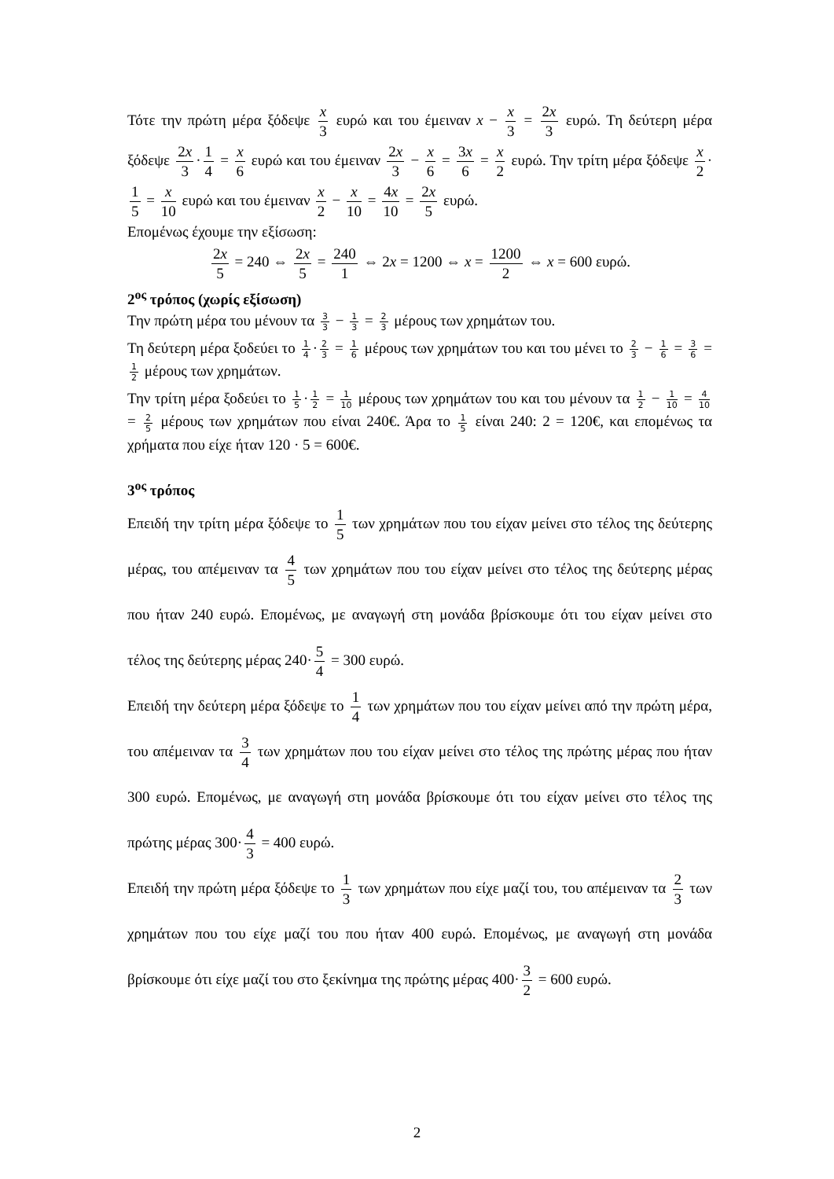Τότε την πρώτη μέρα ξόδεψε x 3 ευρώ και του έμειναν x − x 3 = 2x 3 ευρώ. Τη δεύτερη μέρα ξόδεψε 2x 3 · 1 4 = x 6 ευρώ και του έμειναν 2x 3 − x 6 = 3x 6 = x 2 ευρώ. Την τρίτη μέρα ξόδεψε x 2 · 1 5 = x 10 ευρώ και του έμειναν x 2 − x 10 = 4x 10 = 2x 5 ευρώ.
Επομένως έχουμε την εξίσωση:
2x 5 = 240 ⇔ 2x 5 = 240 1 ⇔ 2x = 1200 ⇔ x = 1200 2 ⇔ x = 600 ευρώ.
2<sup>ος</sup> τρόπος (χωρίς εξίσωση)
Την πρώτη μέρα του μένουν τα 3 3 − 1 3 = 2 3 μέρους των χρημάτων του.
Τη δεύτερη μέρα ξοδεύει το 1 4 · 2 3 = 1 6 μέρους των χρημάτων του και του μένει το 2 3 − 1 6 = 3 6 = 1 2 μέρους των χρημάτων.
Την τρίτη μέρα ξοδεύει το 1 5 · 1 2 = 1 10 μέρους των χρημάτων του και του μένουν τα 1 2 − 1 10 = 4 10 = 2 5 μέρους των χρημάτων που είναι 240€. Άρα το 1 5 είναι 240: 2 = 120€, και επομένως τα χρήματα που είχε ήταν 120 · 5 = 600€.
3<sup>ος</sup> τρόπος
Επειδή την τρίτη μέρα ξόδεψε το 1 5 των χρημάτων που του είχαν μείνει στο τέλος της δεύτερης μέρας, του απέμειναν τα 4 5 των χρημάτων που του είχαν μείνει στο τέλος της δεύτερης μέρας που ήταν 240 ευρώ. Επομένως, με αναγωγή στη μονάδα βρίσκουμε ότι του είχαν μείνει στο τέλος της δεύτερης μέρας 240· 5 4 = 300 ευρώ.
Επειδή την δεύτερη μέρα ξόδεψε το 1 4 των χρημάτων που του είχαν μείνει από την πρώτη μέρα, του απέμειναν τα 3 4 των χρημάτων που του είχαν μείνει στο τέλος της πρώτης μέρας που ήταν 300 ευρώ. Επομένως, με αναγωγή στη μονάδα βρίσκουμε ότι του είχαν μείνει στο τέλος της πρώτης μέρας 300· 4 3 = 400 ευρώ.
Επειδή την πρώτη μέρα ξόδεψε το 1 3 των χρημάτων που είχε μαζί του, του απέμειναν τα 2 3 των χρημάτων που του είχε μαζί του που ήταν 400 ευρώ. Επομένως, με αναγωγή στη μονάδα βρίσκουμε ότι είχε μαζί του στο ξεκίνημα της πρώτης μέρας 400· 3 2 = 600 ευρώ.
2